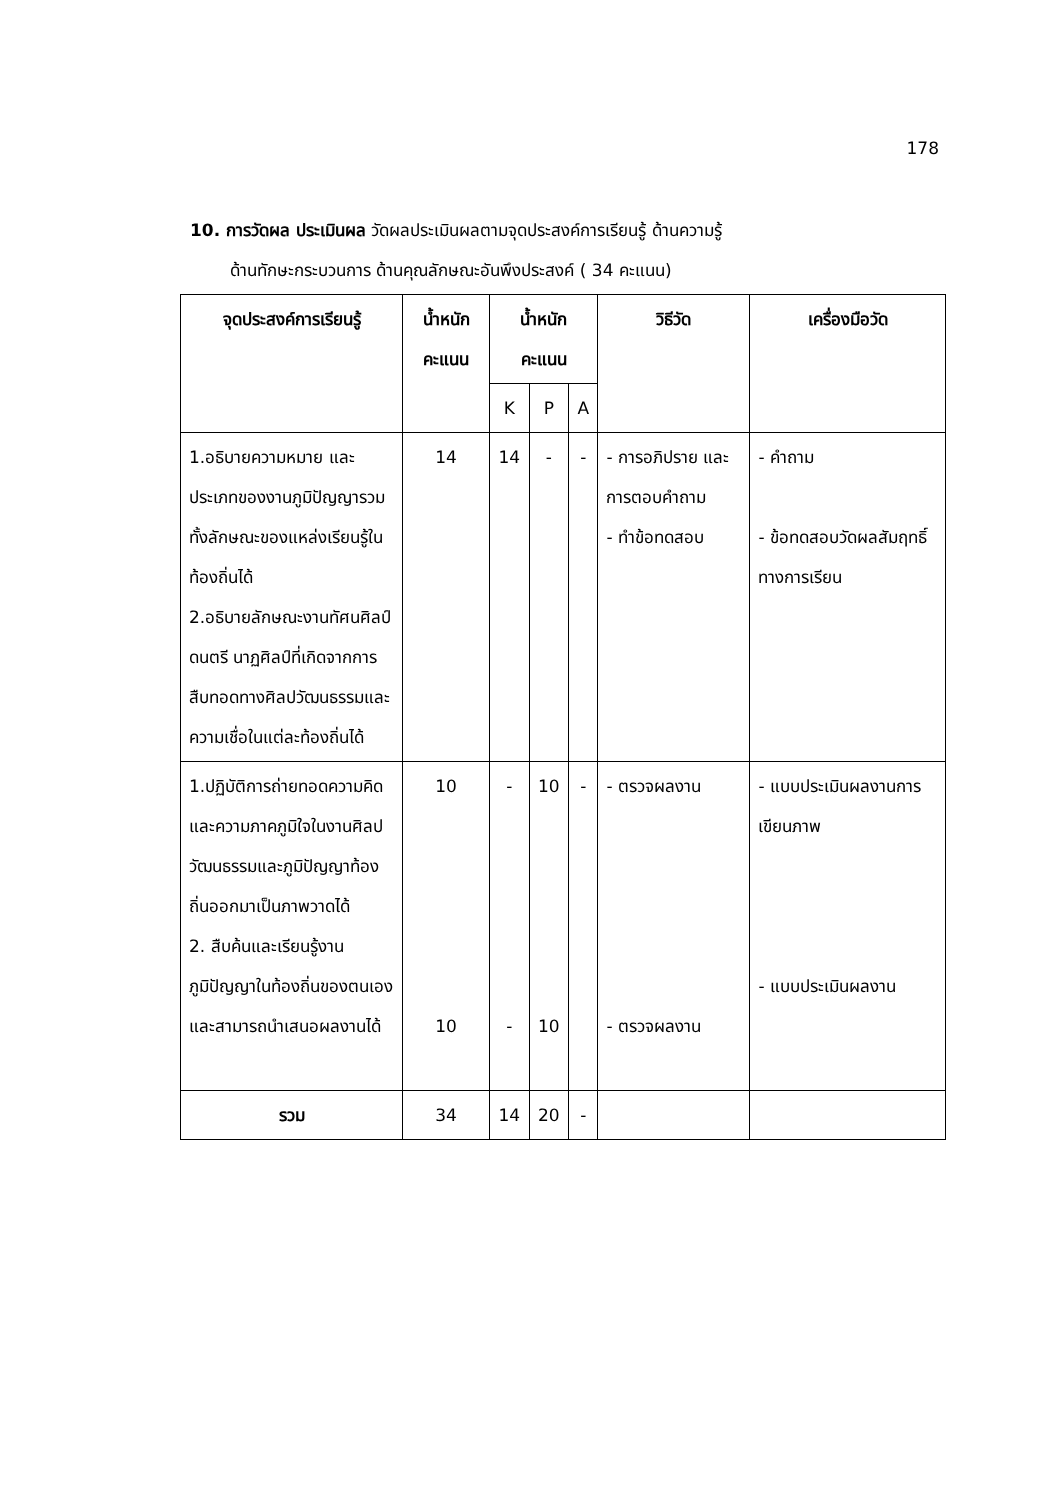178
10. การวัดผล ประเมินผล วัดผลประเมินผลตามจุดประสงค์การเรียนรู้ ด้านความรู้
ด้านทักษะกระบวนการ ด้านคุณลักษณะอันพึงประสงค์ ( 34 คะแนน)
| จุดประสงค์การเรียนรู้ | น้ำหนัก คะแนน | น้ำหนักคะแนน | | | วิธีวัด | เครื่องมือวัด |
| --- | --- | --- | --- | --- | --- | --- |
| | | K | P | A | | |
| 1.อธิบายความหมาย และประเภทของงานภูมิปัญญารวมทั้งลักษณะของแหล่งเรียนรู้ในท้องถิ่นได้ 2.อธิบายลักษณะงานทัศนศิลป์ดนตรี นาฏศิลป์ที่เกิดจากการสืบทอดทางศิลปวัฒนธรรมและความเชื่อในแต่ละท้องถิ่นได้ | 14 | 14 | - | - | - การอภิปราย และการตอบคำถาม - ทำข้อทดสอบ | - คำถาม - ข้อทดสอบวัดผลสัมฤทธิ์ทางการเรียน |
| 1.ปฏิบัติการถ่ายทอดความคิดและความภาคภูมิใจในงานศิลปวัฒนธรรมและภูมิปัญญาท้องถิ่นออกมาเป็นภาพวาดได้ 2. สืบค้นและเรียนรู้งานภูมิปัญญาในท้องถิ่นของตนเองและสามารถนำเสนอผลงานได้ | 10 10 | - - | 10 10 | - | - ตรวจผลงาน - ตรวจผลงาน | - แบบประเมินผลงานการเขียนภาพ - แบบประเมินผลงาน |
| รวม | 34 | 14 | 20 | - | | |